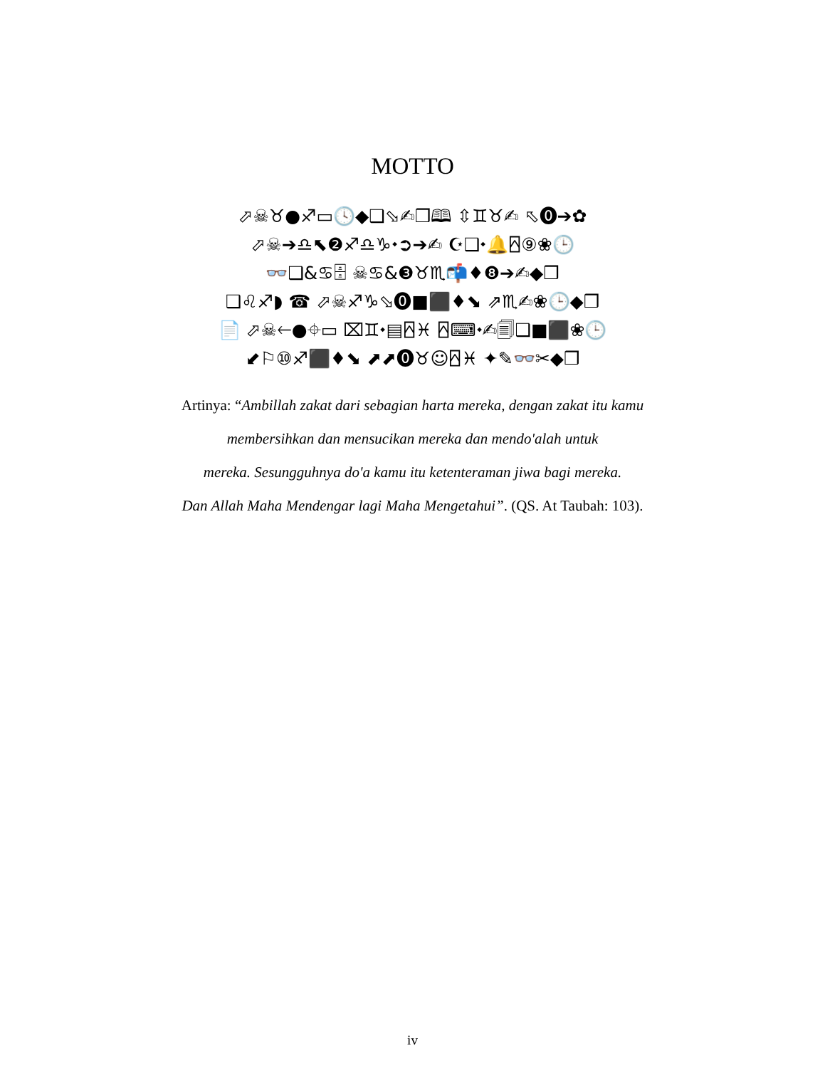MOTTO
⬀☠♉●♐▭🕓◆❑⬂✍❒🕮 ⇳♊♉✍ ⬁⓿➔✿
⬀☠➔♎⬉❷♐♎♑⬩➲➔✍ ☪❑⬩🔔⍓⑨❀🕒
👓❑&♋🗄 ☠♋&❸♉♏📬♦❽➔✍◆❒
❑♌♐◗ ☎ ⬀☠♐♑⬂⓿■⬛♦⬊ ⇗♏✍❀🕒◆❒
📄 ⬀☠🡐●⌖▭ ⌧♊⬩▤⍓♓ ⍓⌨⬩✍🗐❑■⬛❀🕒
⬋⚐⑩♐⬛♦⬊ ⬈⬈⓿♉☺⍓♓ ✦✎👓✂◆❒
Artinya: “Ambillah zakat dari sebagian harta mereka, dengan zakat itu kamu
membersihkan dan mensucikan mereka dan mendo'alah untuk
mereka. Sesungguhnya do'a kamu itu ketenteraman jiwa bagi mereka.
Dan Allah Maha Mendengar lagi Maha Mengetahui”. (QS. At Taubah: 103).
iv